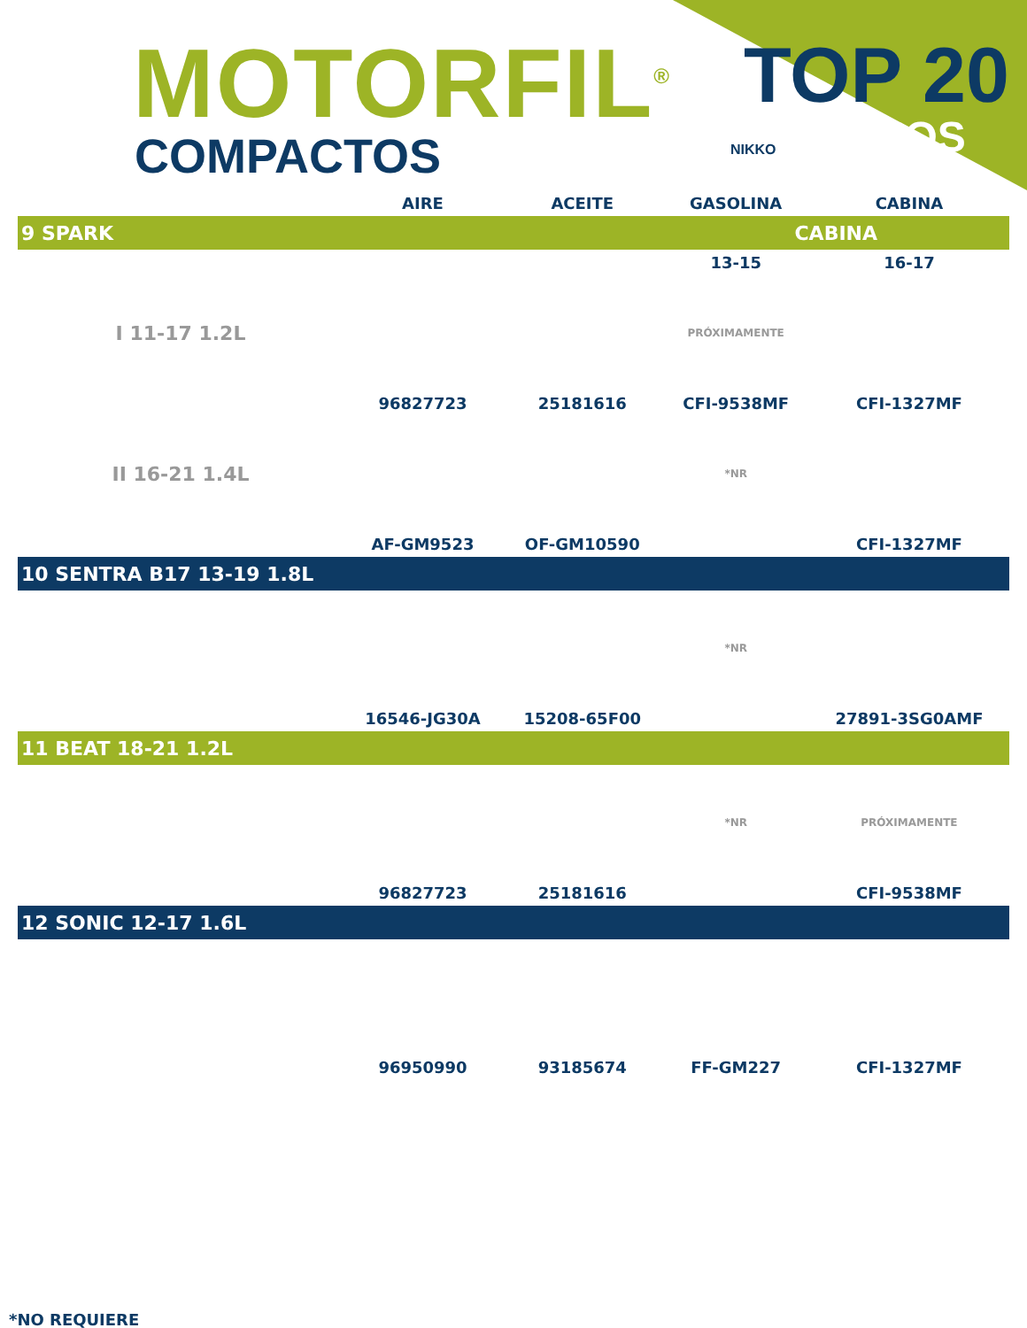MOTORFIL<sup>®</sup>
COMPACTOS NIKKO
TOP 20
FILTROS
| | AIRE | ACEITE | GASOLINA | CABINA |
| --- | --- | --- | --- | --- |
| 9 SPARK | | | CABINA | |
| | | | 13-15 | 16-17 |
| I 11-17 1.2L | | | PRÓXIMAMENTE | |
| | 96827723 | 25181616 | CFI-9538MF | CFI-1327MF |
| II 16-21 1.4L | | | *NR | |
| | AF-GM9523 | OF-GM10590 | | CFI-1327MF |
| 10 SENTRA B17 13-19 1.8L | | | | |
| | | | *NR | |
| | 16546-JG30A | 15208-65F00 | | 27891-3SG0AMF |
| 11 BEAT 18-21 1.2L | | | | |
| | | | *NR | PRÓXIMAMENTE |
| | 96827723 | 25181616 | | CFI-9538MF |
| 12 SONIC 12-17 1.6L | | | | |
| | 96950990 | 93185674 | FF-GM227 | CFI-1327MF |
*NO REQUIERE